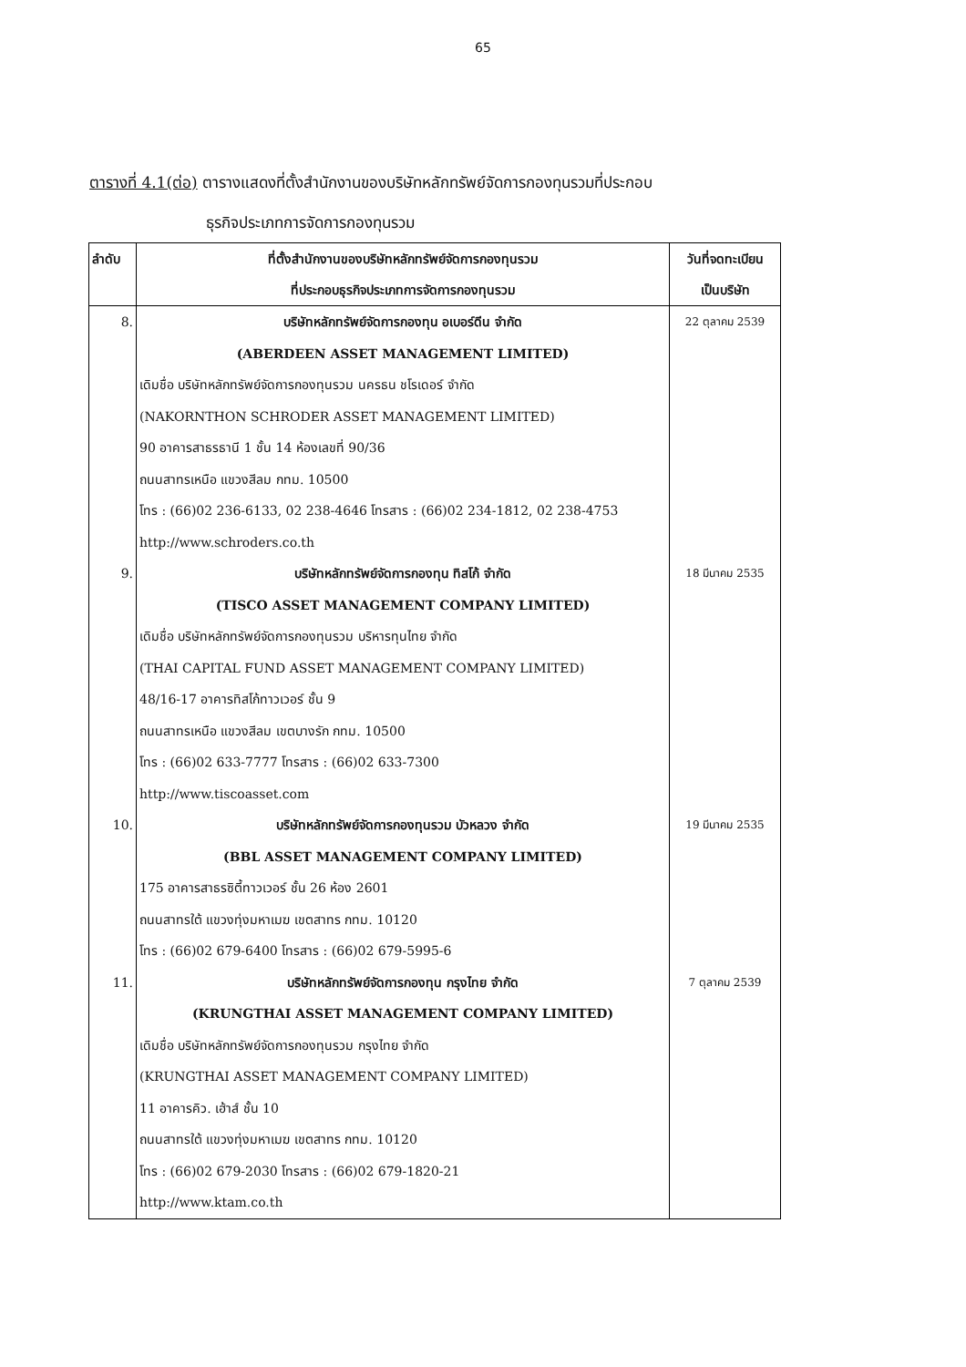65
ตารางที่ 4.1(ต่อ) ตารางแสดงที่ตั้งสำนักงานของบริษัทหลักทรัพย์จัดการกองทุนรวมที่ประกอบ
ธุรกิจประเภทการจัดการกองทุนรวม
| ลำดับ | ที่ตั้งสำนักงานของบริษัทหลักทรัพย์จัดการกองทุนรวม ที่ประกอบธุรกิจประเภทการจัดการกองทุนรวม | วันที่จดทะเบียน เป็นบริษัท |
| --- | --- | --- |
| 8. | บริษัทหลักทรัพย์จัดการกองทุน อเบอร์ดีน จำกัด (ABERDEEN ASSET MANAGEMENT LIMITED) เดิมชื่อ บริษัทหลักทรัพย์จัดการกองทุนรวม นครธน ชโรเดอร์ จำกัด (NAKORNTHON SCHRODER ASSET MANAGEMENT LIMITED) 90 อาคารสาธรธานี 1 ชั้น 14 ห้องเลขที่ 90/36 ถนนสาทรเหนือ แขวงสีลม กทม. 10500 โทร : (66)02 236-6133, 02 238-4646 โทรสาร : (66)02 234-1812, 02 238-4753 http://www.schroders.co.th | 22 ตุลาคม 2539 |
| 9. | บริษัทหลักทรัพย์จัดการกองทุน ทิสโก้ จำกัด (TISCO ASSET MANAGEMENT COMPANY LIMITED) เดิมชื่อ บริษัทหลักทรัพย์จัดการกองทุนรวม บริหารทุนไทย จำกัด (THAI CAPITAL FUND ASSET MANAGEMENT COMPANY LIMITED) 48/16-17 อาคารทิสโก้ทาวเวอร์ ชั้น 9 ถนนสาทรเหนือ แขวงสีลม เขตบางรัก กทม. 10500 โทร : (66)02 633-7777 โทรสาร : (66)02 633-7300 http://www.tiscoasset.com | 18 มีนาคม 2535 |
| 10. | บริษัทหลักทรัพย์จัดการกองทุนรวม บัวหลวง จำกัด (BBL ASSET MANAGEMENT COMPANY LIMITED) 175 อาคารสาธรซิตี้ทาวเวอร์ ชั้น 26 ห้อง 2601 ถนนสาทรใต้ แขวงทุ่งมหาเมฆ เขตสาทร กทม. 10120 โทร : (66)02 679-6400 โทรสาร : (66)02 679-5995-6 | 19 มีนาคม 2535 |
| 11. | บริษัทหลักทรัพย์จัดการกองทุน กรุงไทย จำกัด (KRUNGTHAI ASSET MANAGEMENT COMPANY LIMITED) เดิมชื่อ บริษัทหลักทรัพย์จัดการกองทุนรวม กรุงไทย จำกัด (KRUNGTHAI ASSET MANAGEMENT COMPANY LIMITED) 11 อาคารคิว. เฮ้าส์ ชั้น 10 ถนนสาทรใต้ แขวงทุ่งมหาเมฆ เขตสาทร กทม. 10120 โทร : (66)02 679-2030 โทรสาร : (66)02 679-1820-21 http://www.ktam.co.th | 7 ตุลาคม 2539 |